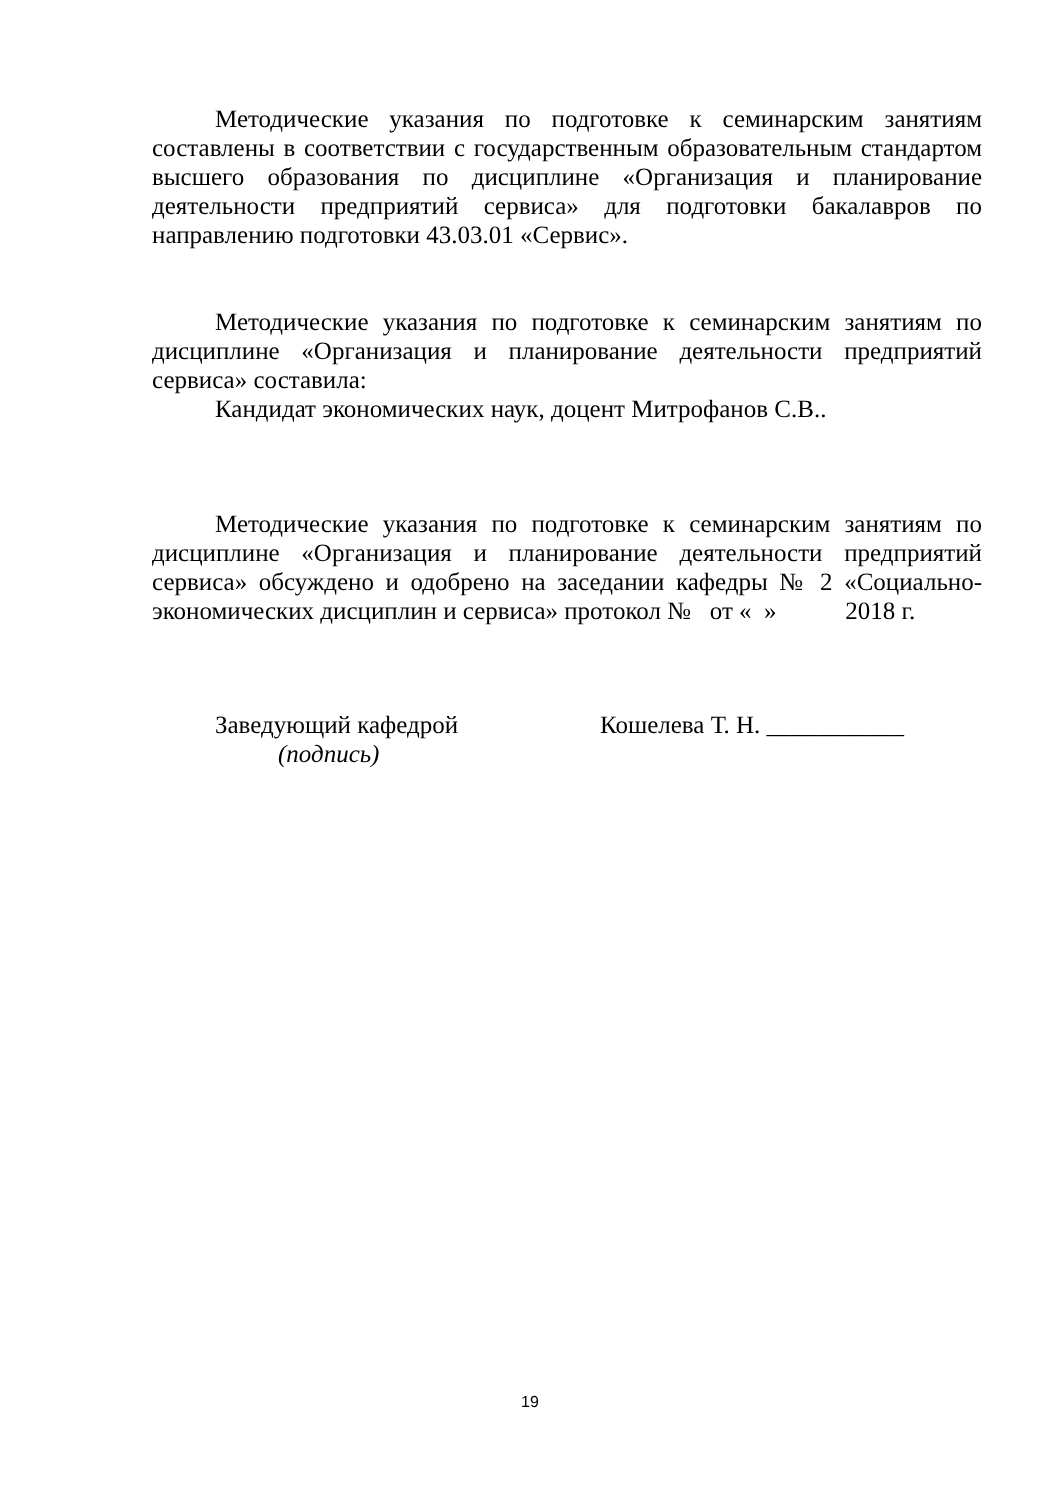Методические указания по подготовке к семинарским занятиям составлены в соответствии с государственным образовательным стандартом высшего образования по дисциплине «Организация и планирование деятельности предприятий сервиса» для подготовки бакалавров по направлению подготовки 43.03.01 «Сервис».
Методические указания по подготовке к семинарским занятиям по дисциплине «Организация и планирование деятельности предприятий сервиса» составила:
Кандидат экономических наук, доцент Митрофанов С.В..
Методические указания по подготовке к семинарским занятиям по дисциплине «Организация и планирование деятельности предприятий сервиса» обсуждено и одобрено на заседании кафедры № 2 «Социально-экономических дисциплин и сервиса» протокол № от « » 2018 г.
Заведующий кафедрой Кошелева Т. Н. ___________
(подпись)
19